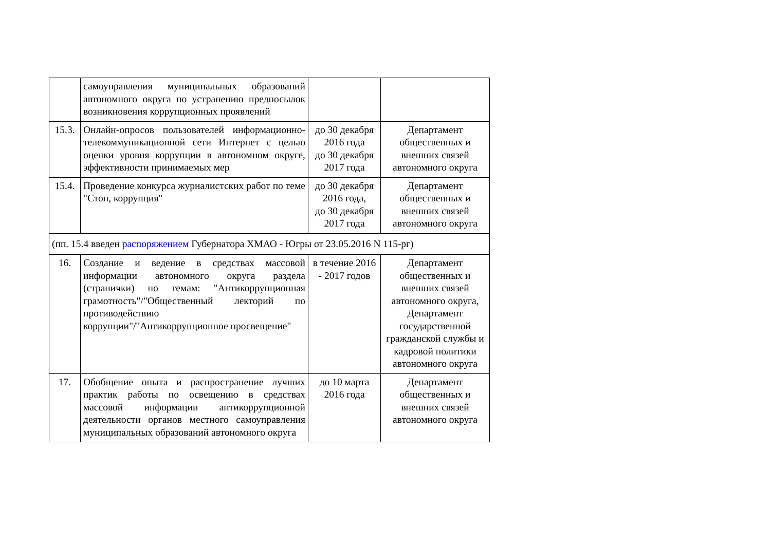| | самоуправления муниципальных образований автономного округа по устранению предпосылок возникновения коррупционных проявлений | | |
| 15.3. | Онлайн-опросов пользователей информационно-телекоммуникационной сети Интернет с целью оценки уровня коррупции в автономном округе, эффективности принимаемых мер | до 30 декабря 2016 года до 30 декабря 2017 года | Департамент общественных и внешних связей автономного округа |
| 15.4. | Проведение конкурса журналистских работ по теме "Стоп, коррупция" | до 30 декабря 2016 года, до 30 декабря 2017 года | Департамент общественных и внешних связей автономного округа |
| (пп. 15.4 введен распоряжением Губернатора ХМАО - Югры от 23.05.2016 N 115-рг) | | | |
| 16. | Создание и ведение в средствах массовой информации автономного округа раздела (странички) по темам: "Антикоррупционная грамотность"/"Общественный лекторий по противодействию коррупции"/"Антикоррупционное просвещение" | в течение 2016 - 2017 годов | Департамент общественных и внешних связей автономного округа, Департамент государственной гражданской службы и кадровой политики автономного округа |
| 17. | Обобщение опыта и распространение лучших практик работы по освещению в средствах массовой информации антикоррупционной деятельности органов местного самоуправления муниципальных образований автономного округа | до 10 марта 2016 года | Департамент общественных и внешних связей автономного округа |